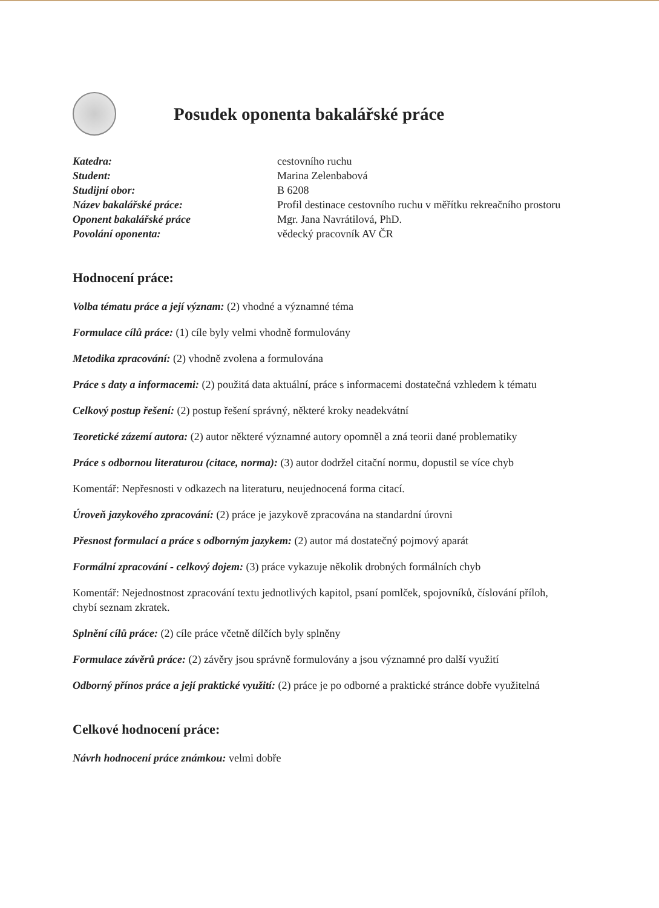Posudek oponenta bakalářské práce
Katedra: cestovního ruchu Student: Marina Zelenbabová Studijní obor: B 6208 Název bakalářské práce: Profil destinace cestovního ruchu v měřítku rekreačního prostoru Oponent bakalářské práce Mgr. Jana Navrátilová, PhD. Povolání oponenta: vědecký pracovník AV ČR
Hodnocení práce:
Volba tématu práce a její význam: (2) vhodné a významné téma
Formulace cílů práce: (1) cíle byly velmi vhodně formulovány
Metodika zpracování: (2) vhodně zvolena a formulována
Práce s daty a informacemi: (2) použitá data aktuální, práce s informacemi dostatečná vzhledem k tématu
Celkový postup řešení: (2) postup řešení správný, některé kroky neadekvátní
Teoretické zázemí autora: (2) autor některé významné autory opomněl a zná teorii dané problematiky
Práce s odbornou literaturou (citace, norma): (3) autor dodržel citační normu, dopustil se více chyb
Komentář: Nepřesnosti v odkazech na literaturu, neujednocená forma citací.
Úroveň jazykového zpracování: (2) práce je jazykově zpracována na standardní úrovni
Přesnost formulací a práce s odborným jazykem: (2) autor má dostatečný pojmový aparát
Formální zpracování - celkový dojem: (3) práce vykazuje několik drobných formálních chyb
Komentář: Nejednostnost zpracování textu jednotlivých kapitol, psaní pomlček, spojovníků, číslování příloh, chybí seznam zkratek.
Splnění cílů práce: (2) cíle práce včetně dílčích byly splněny
Formulace závěrů práce: (2) závěry jsou správně formulovány a jsou významné pro další využití
Odborný přínos práce a její praktické využití: (2) práce je po odborné a praktické stránce dobře využitelná
Celkové hodnocení práce:
Návrh hodnocení práce známkou: velmi dobře